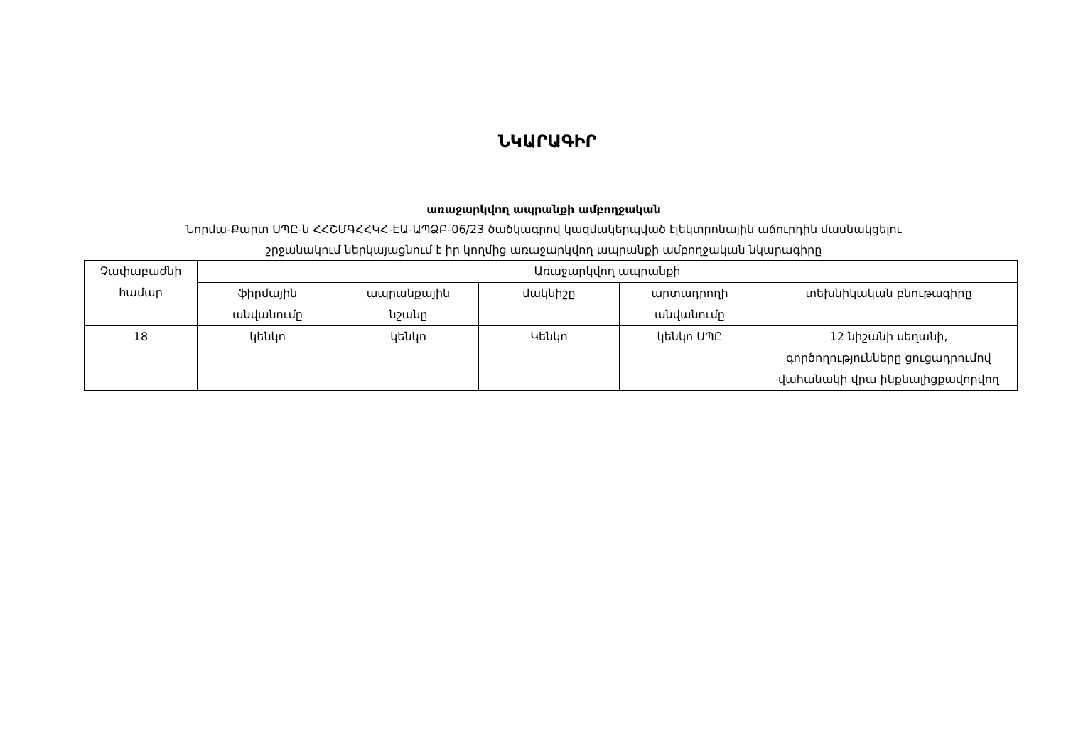ՆԿԱՐԱԳԻՐ
առաջարկվող ապրանքի ամբողջական
Նորմա-Քարտ ՍՊԸ-ն ՀՀՇՄԳՀՀԿՀ-ԷԱ-ԱՊՁԲ-06/23 ծածկագրով կազմակերպված էլեկտրոնային աճուրդին մասնակցելու
շրջանակում ներկայացնում է իր կողմից առաջարկվող ապրանքի ամբողջական նկարագիրը
| Չափաբաժնի համար | Առաջարկվող ապրանքի | | | | |
| | ֆիրմային անվանումը | ապրանքային նշանը | մակնիշը | արտադրողի անվանումը | տեխնիկական բնութագիրը |
| 18 | կենկո | կենկո | Կենկո | կենկո ՍՊԸ | 12 նիշանի սեղանի, գործողությունները ցուցադրումով վահանակի վրա ինքնալիցքավորվող |